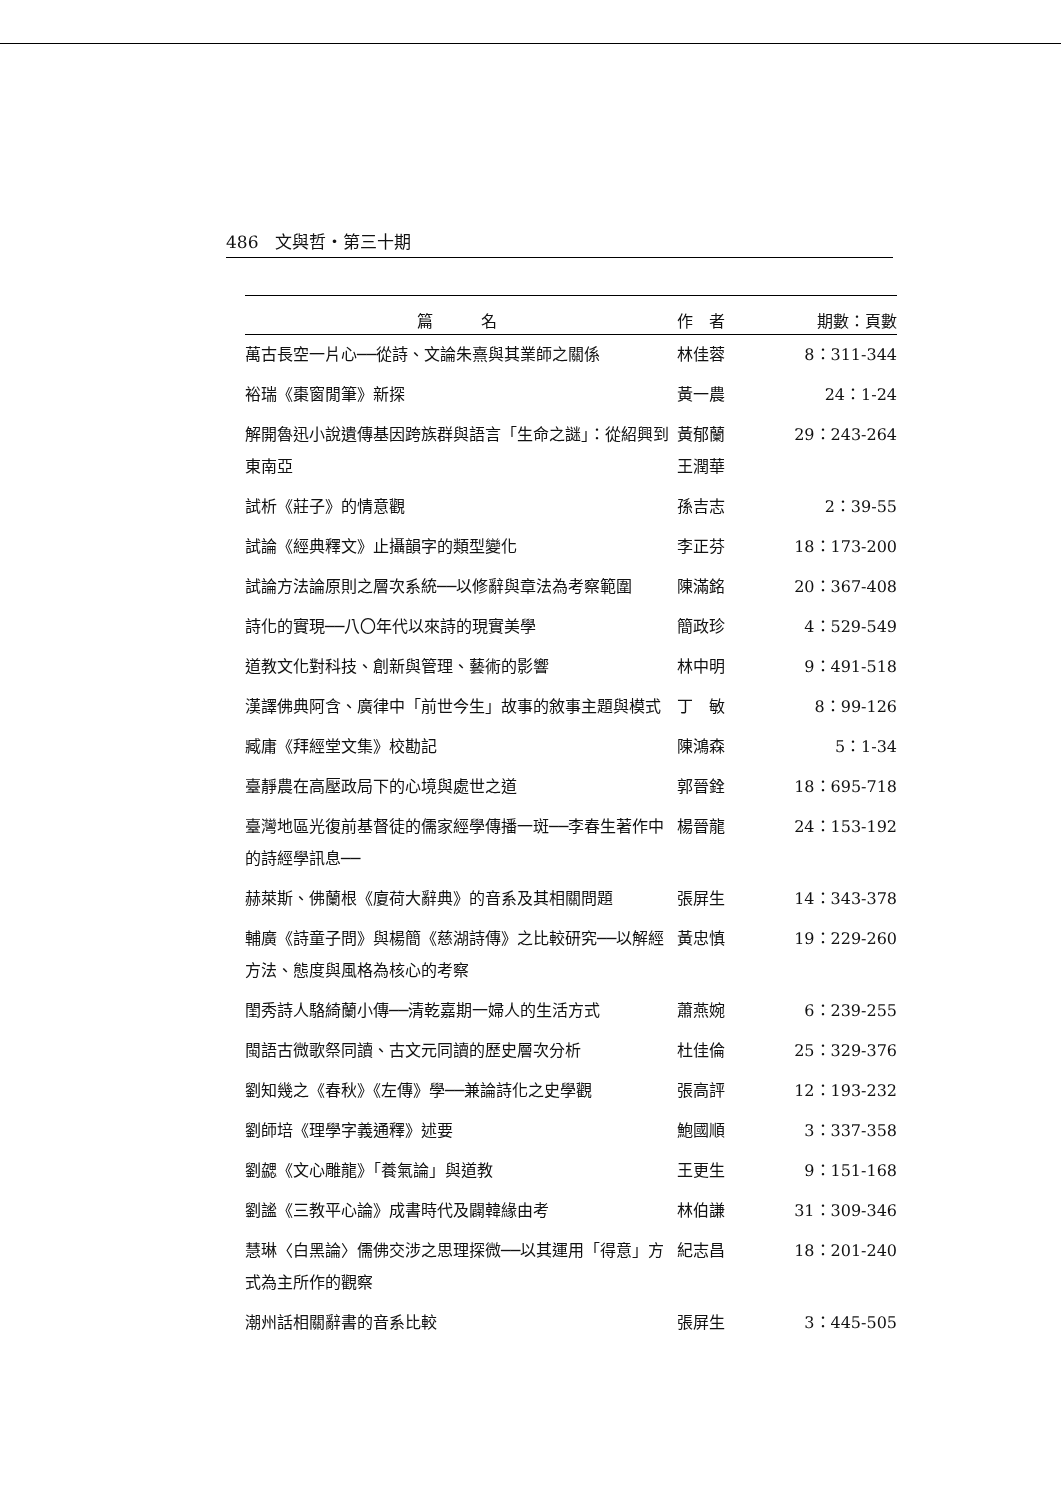486　文與哲・第三十期
| 篇 名 | 作 者 | 期數：頁數 |
| --- | --- | --- |
| 萬古長空一片心──從詩、文論朱熹與其業師之關係 | 林佳蓉 | 8：311-344 |
| 裕瑞《棗窗閒筆》新探 | 黃一農 | 24：1-24 |
| 解開魯迅小說遺傳基因跨族群與語言「生命之謎」：從紹興到東南亞 | 黃郁蘭 王潤華 | 29：243-264 |
| 試析《莊子》的情意觀 | 孫吉志 | 2：39-55 |
| 試論《經典釋文》止攝韻字的類型變化 | 李正芬 | 18：173-200 |
| 試論方法論原則之層次系統──以修辭與章法為考察範圍 | 陳滿銘 | 20：367-408 |
| 詩化的實現──八〇年代以來詩的現實美學 | 簡政珍 | 4：529-549 |
| 道教文化對科技、創新與管理、藝術的影響 | 林中明 | 9：491-518 |
| 漢譯佛典阿含、廣律中「前世今生」故事的敘事主題與模式 | 丁 敏 | 8：99-126 |
| 臧庸《拜經堂文集》校勘記 | 陳鴻森 | 5：1-34 |
| 臺靜農在高壓政局下的心境與處世之道 | 郭晉銓 | 18：695-718 |
| 臺灣地區光復前基督徒的儒家經學傳播一斑──李春生著作中的詩經學訊息── | 楊晉龍 | 24：153-192 |
| 赫萊斯、佛蘭根《廈荷大辭典》的音系及其相關問題 | 張屏生 | 14：343-378 |
| 輔廣《詩童子問》與楊簡《慈湖詩傳》之比較研究──以解經方法、態度與風格為核心的考察 | 黃忠慎 | 19：229-260 |
| 閨秀詩人駱綺蘭小傳──清乾嘉期一婦人的生活方式 | 蕭燕婉 | 6：239-255 |
| 閩語古微歌祭同讀、古文元同讀的歷史層次分析 | 杜佳倫 | 25：329-376 |
| 劉知幾之《春秋》《左傳》學──兼論詩化之史學觀 | 張高評 | 12：193-232 |
| 劉師培《理學字義通釋》述要 | 鮑國順 | 3：337-358 |
| 劉勰《文心雕龍》「養氣論」與道教 | 王更生 | 9：151-168 |
| 劉謐《三教平心論》成書時代及闢韓緣由考 | 林伯謙 | 31：309-346 |
| 慧琳〈白黑論〉儒佛交涉之思理探微──以其運用「得意」方式為主所作的觀察 | 紀志昌 | 18：201-240 |
| 潮州話相關辭書的音系比較 | 張屏生 | 3：445-505 |